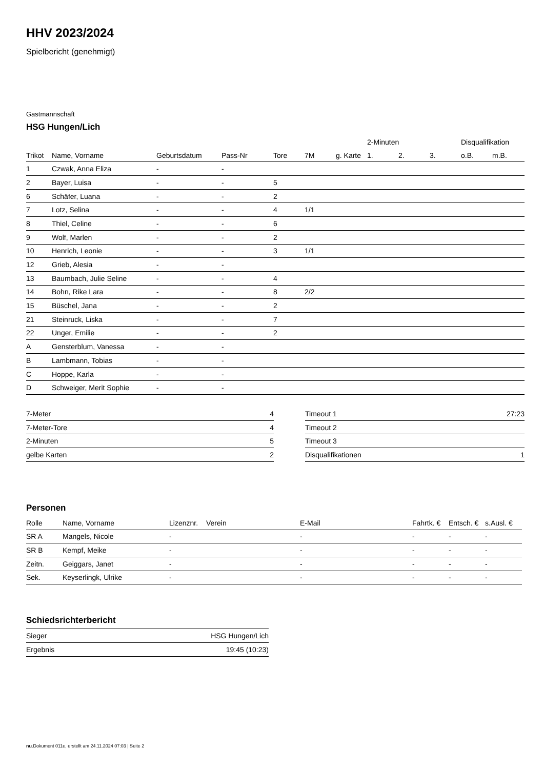HHV 2023/2024
Spielbericht (genehmigt)
Gastmannschaft
HSG Hungen/Lich
| | | | | | | | 2-Minuten | | | Disqualifikation | |
| --- | --- | --- | --- | --- | --- | --- | --- | --- | --- | --- | --- |
| Trikot | Name, Vorname | Geburtsdatum | Pass-Nr | Tore | 7M | g. Karte | 1. | 2. | 3. | o.B. | m.B. |
| 1 | Czwak, Anna Eliza | - | - | | | | | | | | |
| 2 | Bayer, Luisa | - | - | 5 | | | | | | | |
| 6 | Schäfer, Luana | - | - | 2 | | | | | | | |
| 7 | Lotz, Selina | - | - | 4 | 1/1 | | | | | | |
| 8 | Thiel, Celine | - | - | 6 | | | | | | | |
| 9 | Wolf, Marlen | - | - | 2 | | | | | | | |
| 10 | Henrich, Leonie | - | - | 3 | 1/1 | | | | | | |
| 12 | Grieb, Alesia | - | - | | | | | | | | |
| 13 | Baumbach, Julie Seline | - | - | 4 | | | | | | | |
| 14 | Bohn, Rike Lara | - | - | 8 | 2/2 | | | | | | |
| 15 | Büschel, Jana | - | - | 2 | | | | | | | |
| 21 | Steinruck, Liska | - | - | 7 | | | | | | | |
| 22 | Unger, Emilie | - | - | 2 | | | | | | | |
| A | Gensterblum, Vanessa | - | - | | | | | | | | |
| B | Lambmann, Tobias | - | - | | | | | | | | |
| C | Hoppe, Karla | - | - | | | | | | | | |
| D | Schweiger, Merit Sophie | - | - | | | | | | | | |
| 7-Meter | 4 |
| 7-Meter-Tore | 4 |
| 2-Minuten | 5 |
| gelbe Karten | 2 |
| Timeout 1 | 27:23 |
| Timeout 2 | |
| Timeout 3 | |
| Disqualifikationen | 1 |
Personen
| Rolle | Name, Vorname | Lizenznr. | Verein | E-Mail | Fahrtk. € | Entsch. € | s.Ausl. € |
| --- | --- | --- | --- | --- | --- | --- | --- |
| SR A | Mangels, Nicole | - | | - | - | - | - |
| SR B | Kempf, Meike | - | | - | - | - | - |
| Zeitn. | Geiggars, Janet | - | | - | - | - | - |
| Sek. | Keyserlingk, Ulrike | - | | - | - | - | - |
Schiedsrichterbericht
| Sieger | HSG Hungen/Lich |
| Ergebnis | 19:45 (10:23) |
nu.Dokument 011e, erstellt am 24.11.2024 07:03 | Seite 2